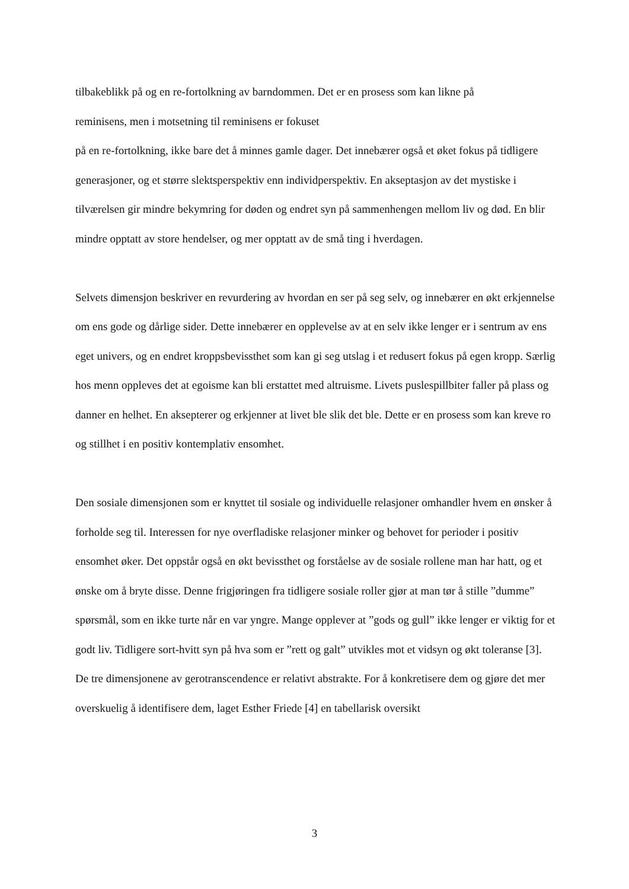tilbakeblikk på og en re-fortolkning av barndommen. Det er en prosess som kan likne på
reminisens, men i motsetning til reminisens er fokuset
på en re-fortolkning, ikke bare det å minnes gamle dager. Det innebærer også et øket fokus på tidligere generasjoner, og et større slektsperspektiv enn individperspektiv. En akseptasjon av det mystiske i tilværelsen gir mindre bekymring for døden og endret syn på sammenhengen mellom liv og død. En blir mindre opptatt av store hendelser, og mer opptatt av de små ting i hverdagen.
Selvets dimensjon beskriver en revurdering av hvordan en ser på seg selv, og innebærer en økt erkjennelse om ens gode og dårlige sider. Dette innebærer en opplevelse av at en selv ikke lenger er i sentrum av ens eget univers, og en endret kroppsbevissthet som kan gi seg utslag i et redusert fokus på egen kropp. Særlig hos menn oppleves det at egoisme kan bli erstattet med altruisme. Livets puslespillbiter faller på plass og danner en helhet. En aksepterer og erkjenner at livet ble slik det ble. Dette er en prosess som kan kreve ro og stillhet i en positiv kontemplativ ensomhet.
Den sosiale dimensjonen som er knyttet til sosiale og individuelle relasjoner omhandler hvem en ønsker å forholde seg til. Interessen for nye overfladiske relasjoner minker og behovet for perioder i positiv ensomhet øker. Det oppstår også en økt bevissthet og forståelse av de sosiale rollene man har hatt, og et ønske om å bryte disse. Denne frigjøringen fra tidligere sosiale roller gjør at man tør å stille ”dumme” spørsmål, som en ikke turte når en var yngre. Mange opplever at ”gods og gull” ikke lenger er viktig for et godt liv. Tidligere sort-hvitt syn på hva som er ”rett og galt” utvikles mot et vidsyn og økt toleranse [3].
De tre dimensjonene av gerotranscendence er relativt abstrakte. For å konkretisere dem og gjøre det mer overskuelig å identifisere dem, laget Esther Friede [4] en tabellarisk oversikt
3